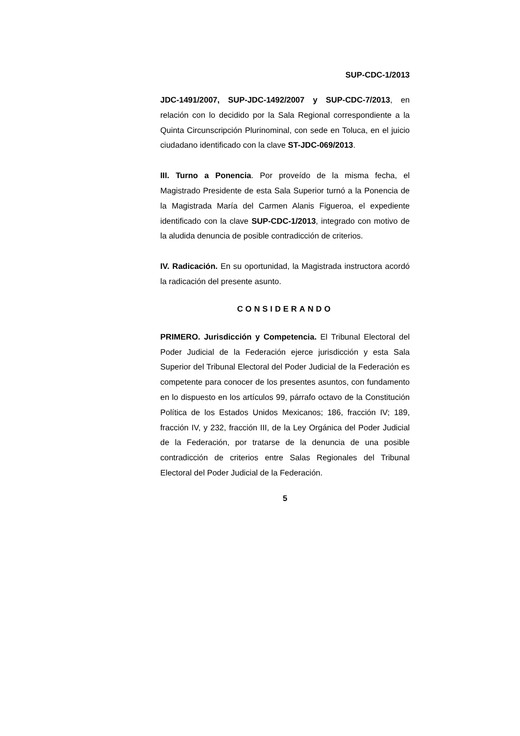SUP-CDC-1/2013
JDC-1491/2007, SUP-JDC-1492/2007 y SUP-CDC-7/2013, en relación con lo decidido por la Sala Regional correspondiente a la Quinta Circunscripción Plurinominal, con sede en Toluca, en el juicio ciudadano identificado con la clave ST-JDC-069/2013.
III. Turno a Ponencia. Por proveído de la misma fecha, el Magistrado Presidente de esta Sala Superior turnó a la Ponencia de la Magistrada María del Carmen Alanis Figueroa, el expediente identificado con la clave SUP-CDC-1/2013, integrado con motivo de la aludida denuncia de posible contradicción de criterios.
IV. Radicación. En su oportunidad, la Magistrada instructora acordó la radicación del presente asunto.
CONSIDERANDO
PRIMERO. Jurisdicción y Competencia. El Tribunal Electoral del Poder Judicial de la Federación ejerce jurisdicción y esta Sala Superior del Tribunal Electoral del Poder Judicial de la Federación es competente para conocer de los presentes asuntos, con fundamento en lo dispuesto en los artículos 99, párrafo octavo de la Constitución Política de los Estados Unidos Mexicanos; 186, fracción IV; 189, fracción IV, y 232, fracción III, de la Ley Orgánica del Poder Judicial de la Federación, por tratarse de la denuncia de una posible contradicción de criterios entre Salas Regionales del Tribunal Electoral del Poder Judicial de la Federación.
5